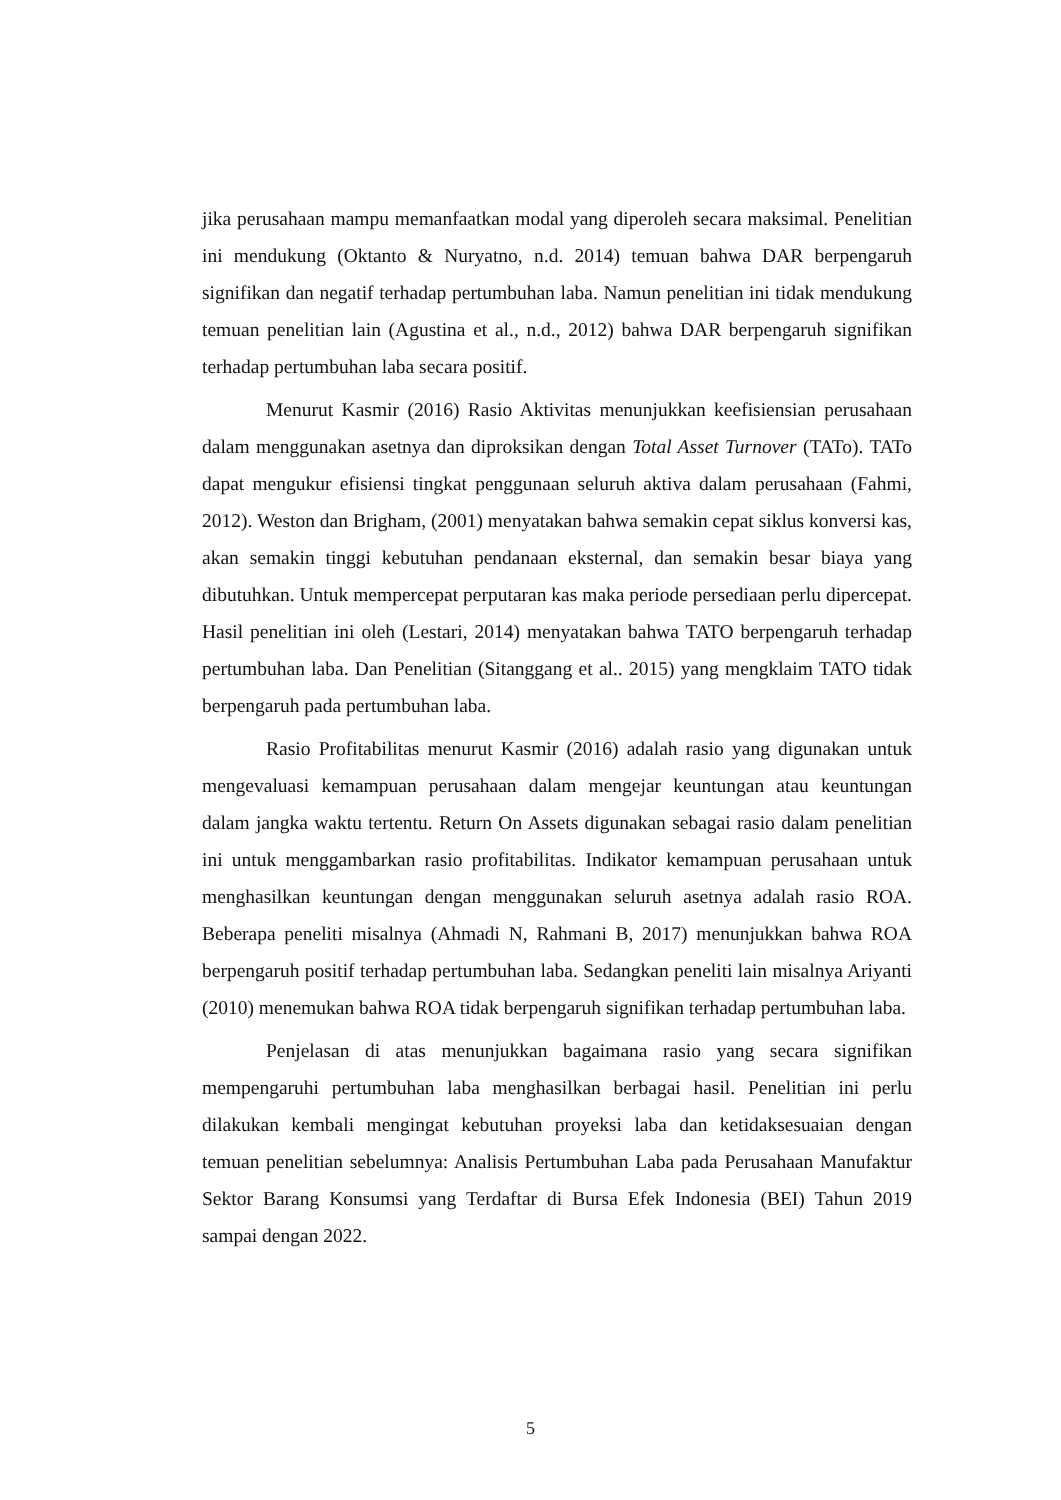jika perusahaan mampu memanfaatkan modal yang diperoleh secara maksimal. Penelitian ini mendukung (Oktanto & Nuryatno, n.d. 2014) temuan bahwa DAR berpengaruh signifikan dan negatif terhadap pertumbuhan laba. Namun penelitian ini tidak mendukung temuan penelitian lain (Agustina et al., n.d., 2012) bahwa DAR berpengaruh signifikan terhadap pertumbuhan laba secara positif.
Menurut Kasmir (2016) Rasio Aktivitas menunjukkan keefisiensian perusahaan dalam menggunakan asetnya dan diproksikan dengan Total Asset Turnover (TATo). TATo dapat mengukur efisiensi tingkat penggunaan seluruh aktiva dalam perusahaan (Fahmi, 2012). Weston dan Brigham, (2001) menyatakan bahwa semakin cepat siklus konversi kas, akan semakin tinggi kebutuhan pendanaan eksternal, dan semakin besar biaya yang dibutuhkan. Untuk mempercepat perputaran kas maka periode persediaan perlu dipercepat. Hasil penelitian ini oleh (Lestari, 2014) menyatakan bahwa TATO berpengaruh terhadap pertumbuhan laba. Dan Penelitian (Sitanggang et al.. 2015) yang mengklaim TATO tidak berpengaruh pada pertumbuhan laba.
Rasio Profitabilitas menurut Kasmir (2016) adalah rasio yang digunakan untuk mengevaluasi kemampuan perusahaan dalam mengejar keuntungan atau keuntungan dalam jangka waktu tertentu. Return On Assets digunakan sebagai rasio dalam penelitian ini untuk menggambarkan rasio profitabilitas. Indikator kemampuan perusahaan untuk menghasilkan keuntungan dengan menggunakan seluruh asetnya adalah rasio ROA. Beberapa peneliti misalnya (Ahmadi N, Rahmani B, 2017) menunjukkan bahwa ROA berpengaruh positif terhadap pertumbuhan laba. Sedangkan peneliti lain misalnya Ariyanti (2010) menemukan bahwa ROA tidak berpengaruh signifikan terhadap pertumbuhan laba.
Penjelasan di atas menunjukkan bagaimana rasio yang secara signifikan mempengaruhi pertumbuhan laba menghasilkan berbagai hasil. Penelitian ini perlu dilakukan kembali mengingat kebutuhan proyeksi laba dan ketidaksesuaian dengan temuan penelitian sebelumnya: Analisis Pertumbuhan Laba pada Perusahaan Manufaktur Sektor Barang Konsumsi yang Terdaftar di Bursa Efek Indonesia (BEI) Tahun 2019 sampai dengan 2022.
5